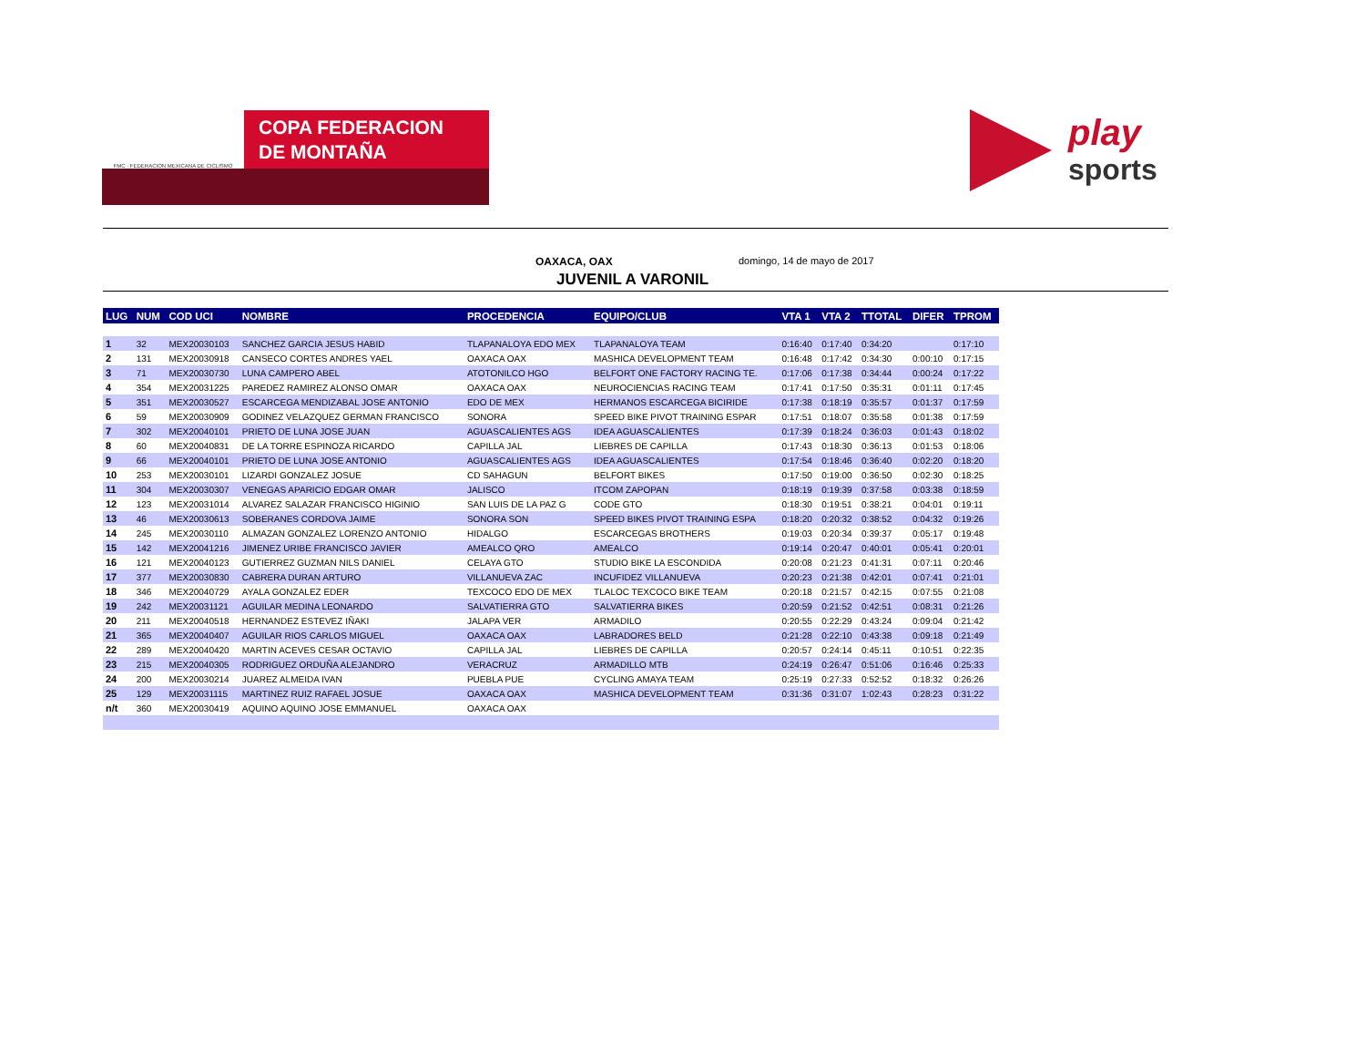FMC · FEDERACION MEXICANA DE CICLISMO
COPA FEDERACION
DE MONTAÑA
play
sports
OAXACA, OAX domingo, 14 de mayo de 2017
JUVENIL A VARONIL
| LUG | NUM | COD UCI | NOMBRE | PROCEDENCIA | EQUIPO/CLUB | VTA 1 | VTA 2 | TTOTAL | DIFER | TPROM |
| --- | --- | --- | --- | --- | --- | --- | --- | --- | --- | --- |
| 1 | 32 | MEX20030103 | SANCHEZ GARCIA JESUS HABID | TLAPANALOYA EDO MEX | TLAPANALOYA TEAM | 0:16:40 | 0:17:40 | 0:34:20 | | 0:17:10 |
| 2 | 131 | MEX20030918 | CANSECO CORTES ANDRES YAEL | OAXACA OAX | MASHICA DEVELOPMENT TEAM | 0:16:48 | 0:17:42 | 0:34:30 | 0:00:10 | 0:17:15 |
| 3 | 71 | MEX20030730 | LUNA CAMPERO ABEL | ATOTONILCO HGO | BELFORT ONE FACTORY RACING TE. | 0:17:06 | 0:17:38 | 0:34:44 | 0:00:24 | 0:17:22 |
| 4 | 354 | MEX20031225 | PAREDEZ RAMIREZ ALONSO OMAR | OAXACA OAX | NEUROCIENCIAS RACING TEAM | 0:17:41 | 0:17:50 | 0:35:31 | 0:01:11 | 0:17:45 |
| 5 | 351 | MEX20030527 | ESCARCEGA MENDIZABAL JOSE ANTONIO | EDO DE MEX | HERMANOS ESCARCEGA BICIRIDE | 0:17:38 | 0:18:19 | 0:35:57 | 0:01:37 | 0:17:59 |
| 6 | 59 | MEX20030909 | GODINEZ VELAZQUEZ GERMAN FRANCISCO | SONORA | SPEED BIKE PIVOT TRAINING ESPAR | 0:17:51 | 0:18:07 | 0:35:58 | 0:01:38 | 0:17:59 |
| 7 | 302 | MEX20040101 | PRIETO DE LUNA JOSE JUAN | AGUASCALIENTES AGS | IDEA AGUASCALIENTES | 0:17:39 | 0:18:24 | 0:36:03 | 0:01:43 | 0:18:02 |
| 8 | 60 | MEX20040831 | DE LA TORRE ESPINOZA RICARDO | CAPILLA JAL | LIEBRES DE CAPILLA | 0:17:43 | 0:18:30 | 0:36:13 | 0:01:53 | 0:18:06 |
| 9 | 66 | MEX20040101 | PRIETO DE LUNA JOSE ANTONIO | AGUASCALIENTES AGS | IDEA AGUASCALIENTES | 0:17:54 | 0:18:46 | 0:36:40 | 0:02:20 | 0:18:20 |
| 10 | 253 | MEX20030101 | LIZARDI GONZALEZ JOSUE | CD SAHAGUN | BELFORT BIKES | 0:17:50 | 0:19:00 | 0:36:50 | 0:02:30 | 0:18:25 |
| 11 | 304 | MEX20030307 | VENEGAS APARICIO EDGAR OMAR | JALISCO | ITCOM ZAPOPAN | 0:18:19 | 0:19:39 | 0:37:58 | 0:03:38 | 0:18:59 |
| 12 | 123 | MEX20031014 | ALVAREZ SALAZAR FRANCISCO HIGINIO | SAN LUIS DE LA PAZ G | CODE GTO | 0:18:30 | 0:19:51 | 0:38:21 | 0:04:01 | 0:19:11 |
| 13 | 46 | MEX20030613 | SOBERANES CORDOVA JAIME | SONORA SON | SPEED BIKES PIVOT TRAINING ESPA | 0:18:20 | 0:20:32 | 0:38:52 | 0:04:32 | 0:19:26 |
| 14 | 245 | MEX20030110 | ALMAZAN GONZALEZ LORENZO ANTONIO | HIDALGO | ESCARCEGAS BROTHERS | 0:19:03 | 0:20:34 | 0:39:37 | 0:05:17 | 0:19:48 |
| 15 | 142 | MEX20041216 | JIMENEZ URIBE FRANCISCO JAVIER | AMEALCO QRO | AMEALCO | 0:19:14 | 0:20:47 | 0:40:01 | 0:05:41 | 0:20:01 |
| 16 | 121 | MEX20040123 | GUTIERREZ GUZMAN NILS DANIEL | CELAYA GTO | STUDIO BIKE LA ESCONDIDA | 0:20:08 | 0:21:23 | 0:41:31 | 0:07:11 | 0:20:46 |
| 17 | 377 | MEX20030830 | CABRERA DURAN ARTURO | VILLANUEVA ZAC | INCUFIDEZ VILLANUEVA | 0:20:23 | 0:21:38 | 0:42:01 | 0:07:41 | 0:21:01 |
| 18 | 346 | MEX20040729 | AYALA GONZALEZ EDER | TEXCOCO EDO DE MEX | TLALOC TEXCOCO BIKE TEAM | 0:20:18 | 0:21:57 | 0:42:15 | 0:07:55 | 0:21:08 |
| 19 | 242 | MEX20031121 | AGUILAR MEDINA LEONARDO | SALVATIERRA GTO | SALVATIERRA BIKES | 0:20:59 | 0:21:52 | 0:42:51 | 0:08:31 | 0:21:26 |
| 20 | 211 | MEX20040518 | HERNANDEZ ESTEVEZ IÑAKI | JALAPA VER | ARMADILO | 0:20:55 | 0:22:29 | 0:43:24 | 0:09:04 | 0:21:42 |
| 21 | 365 | MEX20040407 | AGUILAR RIOS CARLOS MIGUEL | OAXACA OAX | LABRADORES BELD | 0:21:28 | 0:22:10 | 0:43:38 | 0:09:18 | 0:21:49 |
| 22 | 289 | MEX20040420 | MARTIN ACEVES CESAR OCTAVIO | CAPILLA JAL | LIEBRES DE CAPILLA | 0:20:57 | 0:24:14 | 0:45:11 | 0:10:51 | 0:22:35 |
| 23 | 215 | MEX20040305 | RODRIGUEZ ORDUÑA ALEJANDRO | VERACRUZ | ARMADILLO MTB | 0:24:19 | 0:26:47 | 0:51:06 | 0:16:46 | 0:25:33 |
| 24 | 200 | MEX20030214 | JUAREZ ALMEIDA IVAN | PUEBLA PUE | CYCLING AMAYA TEAM | 0:25:19 | 0:27:33 | 0:52:52 | 0:18:32 | 0:26:26 |
| 25 | 129 | MEX20031115 | MARTINEZ RUIZ RAFAEL JOSUE | OAXACA OAX | MASHICA DEVELOPMENT TEAM | 0:31:36 | 0:31:07 | 1:02:43 | 0:28:23 | 0:31:22 |
| n/t | 360 | MEX20030419 | AQUINO AQUINO JOSE EMMANUEL | OAXACA OAX | | | | | | |